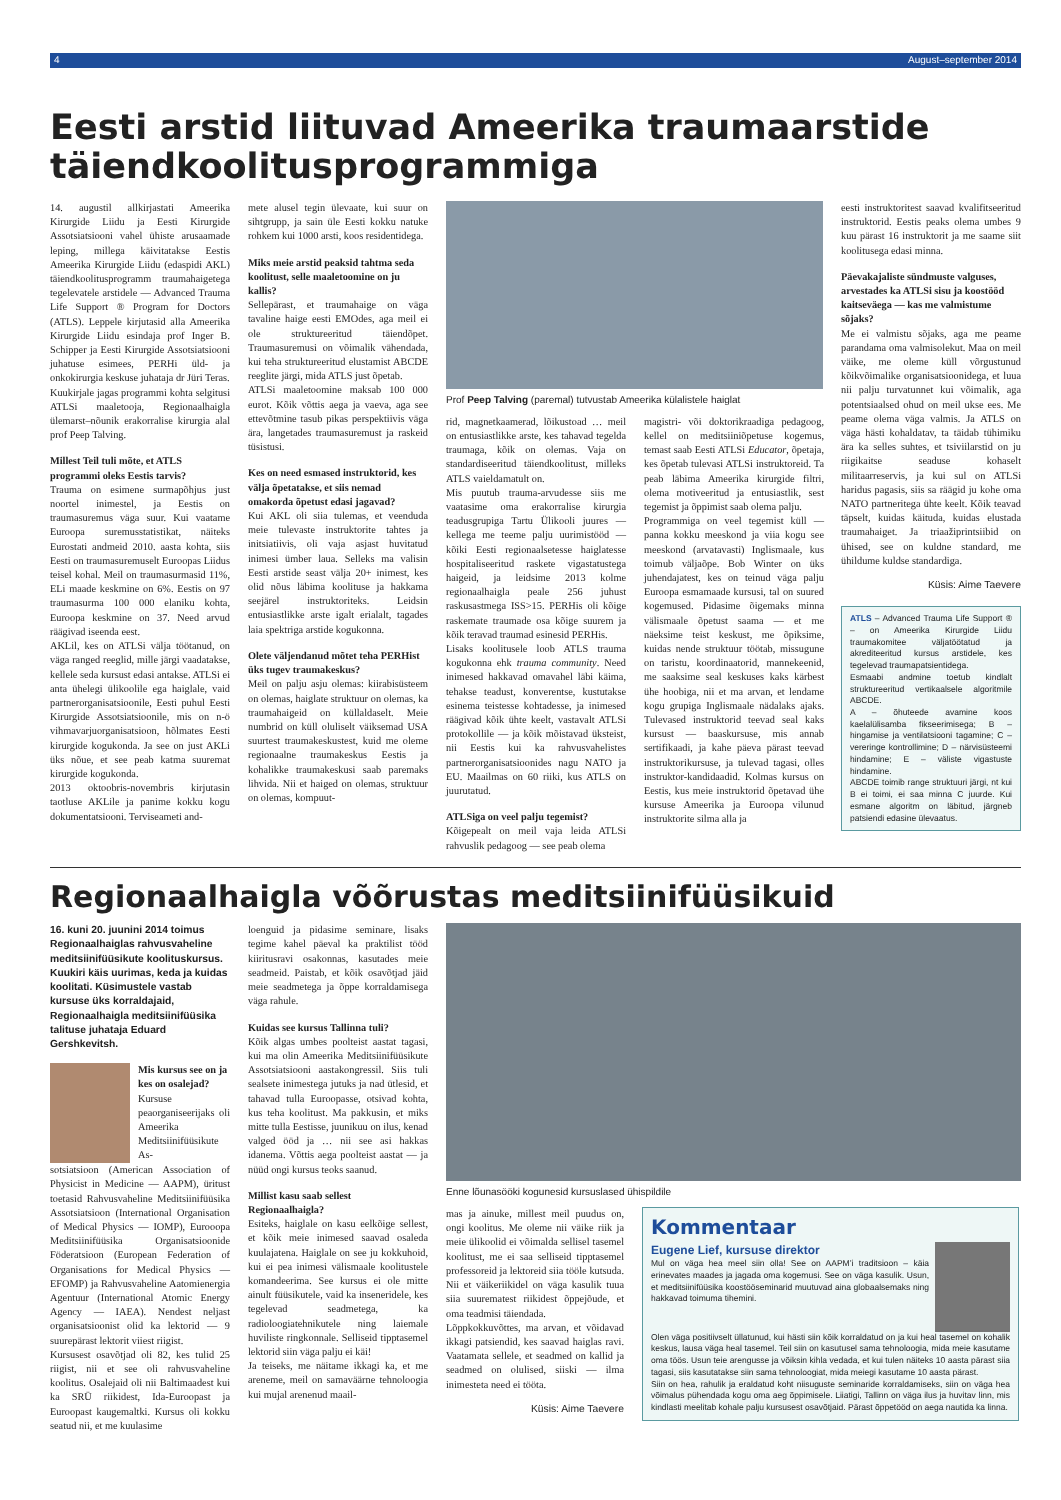4 August–september 2014
Eesti arstid liituvad Ameerika traumaarstide täiendkoolitusprogrammiga
14. augustil allkirjastati Ameerika Kirurgide Liidu ja Eesti Kirurgide Assotsiatsiooni vahel ühiste arusaamade leping, millega käivitatakse Eestis Ameerika Kirurgide Liidu (edaspidi AKL) täiendkoolitusprogramm traumahaigetega tegelevatele arstidele — Advanced Trauma Life Support ® Program for Doctors (ATLS). Leppele kirjutasid alla Ameerika Kirurgide Liidu esindaja prof Inger B. Schipper ja Eesti Kirurgide Assotsiatsiooni juhatuse esimees, PERHi üld- ja onkokirurgia keskuse juhataja dr Jüri Teras.
Kuukirjale jagas programmi kohta selgitusi ATLSi maaletooja, Regionaalhaigla ülemarst–nõunik erakorralise kirurgia alal prof Peep Talving.
Millest Teil tuli mõte, et ATLS programmi oleks Eestis tarvis?
Trauma on esimene surmapõhjus just noortel inimestel, ja Eestis on traumasuremus väga suur. Kui vaatame Euroopa suremusstatistikat, näiteks Eurostati andmeid 2010. aasta kohta, siis Eesti on traumasuremuselt Euroopas Liidus teisel kohal. Meil on traumasurmasid 11%, ELi maade keskmine on 6%. Eestis on 97 traumasurma 100 000 elaniku kohta, Euroopa keskmine on 37. Need arvud räägivad iseenda eest.
AKLil, kes on ATLSi välja töötanud, on väga ranged reeglid, mille järgi vaadatakse, kellele seda kursust edasi antakse. ATLSi ei anta ühelegi ülikoolile ega haiglale, vaid partnerorganisatsioonile, Eesti puhul Eesti Kirurgide Assotsiatsioonile, mis on n-ö vihmavarjuorganisatsioon, hõlmates Eesti kirurgide kogukonda. Ja see on just AKLi üks nõue, et see peab katma suuremat kirurgide kogukonda.
2013 oktoobris-novembris kirjutasin taotluse AKLile ja panime kokku kogu dokumentatsiooni. Terviseameti and-
mete alusel tegin ülevaate, kui suur on sihtgrupp, ja sain üle Eesti kokku natuke rohkem kui 1000 arsti, koos residentidega.
Miks meie arstid peaksid tahtma seda koolitust, selle maaletoomine on ju kallis?
Sellepärast, et traumahaige on väga tavaline haige eesti EMOdes, aga meil ei ole struktureeritud täiendõpet. Traumasuremusi on võimalik vähendada, kui teha struktureeritud elustamist ABCDE reeglite järgi, mida ATLS just õpetab.
ATLSi maaletoomine maksab 100 000 eurot. Kõik võttis aega ja vaeva, aga see ettevõtmine tasub pikas perspektiivis väga ära, langetades traumasuremust ja raskeid tüsistusi.
Kes on need esmased instruktorid, kes välja õpetatakse, et siis nemad omakorda õpetust edasi jagavad?
Kui AKL oli siia tulemas, et veenduda meie tulevaste instruktorite tahtes ja initsiatiivis, oli vaja asjast huvitatud inimesi ümber laua. Selleks ma valisin Eesti arstide seast välja 20+ inimest, kes olid nõus läbima koolituse ja hakkama seejärel instruktoriteks. Leidsin entusiastlikke arste igalt erialalt, tagades laia spektriga arstide kogukonna.
Olete väljendanud mõtet teha PERHist üks tugev traumakeskus?
Meil on palju asju olemas: kiirabisüsteem on olemas, haiglate struktuur on olemas, ka traumahaigeid on küllaldaselt. Meie numbrid on küll oluliselt väiksemad USA suurtest traumakeskustest, kuid me oleme regionaalne traumakeskus Eestis ja kohalikke traumakeskusi saab paremaks lihvida. Nii et haiged on olemas, struktuur on olemas, kompuut-
Prof Peep Talving (paremal) tutvustab Ameerika külalistele haiglat
rid, magnetkaamerad, lõikustoad … meil on entusiastlikke arste, kes tahavad tegelda traumaga, kõik on olemas. Vaja on standardiseeritud täiendkoolitust, milleks ATLS vaieldamatult on.
Mis puutub trauma-arvudesse siis me vaatasime oma erakorralise kirurgia teadusgrupiga Tartu Ülikooli juures — kellega me teeme palju uurimistööd — kõiki Eesti regionaalsetesse haiglatesse hospitaliseeritud raskete vigastatustega haigeid, ja leidsime 2013 kolme regionaalhaigla peale 256 juhust raskusastmega ISS>15. PERHis oli kõige raskemate traumade osa kõige suurem ja kõik teravad traumad esinesid PERHis.
Lisaks koolitusele loob ATLS trauma kogukonna ehk trauma community. Need inimesed hakkavad omavahel läbi käima, tehakse teadust, konverentse, kustutakse esinema teistesse kohtadesse, ja inimesed räägivad kõik ühte keelt, vastavalt ATLSi protokollile — ja kõik mõistavad üksteist, nii Eestis kui ka rahvusvahelistes partnerorganisatsioonides nagu NATO ja EU. Maailmas on 60 riiki, kus ATLS on juurutatud.
ATLSiga on veel palju tegemist?
Kõigepealt on meil vaja leida ATLSi rahvuslik pedagoog — see peab olema
magistri- või doktorikraadiga pedagoog, kellel on meditsiiniõpetuse kogemus, temast saab Eesti ATLSi Educator, õpetaja, kes õpetab tulevasi ATLSi instruktoreid. Ta peab läbima Ameerika kirurgide filtri, olema motiveeritud ja entusiastlik, sest tegemist ja õppimist saab olema palju.
Programmiga on veel tegemist küll — panna kokku meeskond ja viia kogu see meeskond (arvatavasti) Inglismaale, kus toimub väljaõpe. Bob Winter on üks juhendajatest, kes on teinud väga palju Euroopa esmamaade kursusi, tal on suured kogemused. Pidasime õigemaks minna välismaale õpetust saama — et me näeksime teist keskust, me õpiksime, kuidas nende struktuur töötab, missugune on taristu, koordinaatorid, mannekeenid, me saaksime seal keskuses kaks kärbest ühe hoobiga, nii et ma arvan, et lendame kogu grupiga Inglismaale nädalaks ajaks. Tulevased instruktorid teevad seal kaks kursust — baaskursuse, mis annab sertifikaadi, ja kahe päeva pärast teevad instruktorikursuse, ja tulevad tagasi, olles instruktor-kandidaadid. Kolmas kursus on Eestis, kus meie instruktorid õpetavad ühe kursuse Ameerika ja Euroopa vilunud instruktorite silma alla ja
eesti instruktoritest saavad kvalifitseeritud instruktorid. Eestis peaks olema umbes 9 kuu pärast 16 instruktorit ja me saame siit koolitusega edasi minna.
Päevakajaliste sündmuste valguses, arvestades ka ATLSi sisu ja koostööd kaitseväega — kas me valmistume sõjaks?
Me ei valmistu sõjaks, aga me peame parandama oma valmisolekut. Maa on meil väike, me oleme küll võrgustunud kõikvõimalike organisatsioonidega, et luua nii palju turvatunnet kui võimalik, aga potentsiaalsed ohud on meil ukse ees. Me peame olema väga valmis. Ja ATLS on väga hästi kohaldatav, ta täidab tühimiku ära ka selles suhtes, et tsiviilarstid on ju riigikaitse seaduse kohaselt militaarreservis, ja kui sul on ATLSi haridus pagasis, siis sa räägid ju kohe oma NATO partneritega ühte keelt. Kõik teavad täpselt, kuidas käituda, kuidas elustada traumahaiget. Ja triaažiprintsiibid on ühised, see on kuldne standard, me ühildume kuldse standardiga.
Küsis: Aime Taevere
ATLS – Advanced Trauma Life Support ® – on Ameerika Kirurgide Liidu traumakomitee väljatöötatud ja akrediteeritud kursus arstidele, kes tegelevad traumapatsientidega.
Esmaabi andmine toetub kindlalt struktureeritud vertikaalsele algoritmile ABCDE.
A – õhuteede avamine koos kaelalülisamba fikseerimisega; B – hingamise ja ventilatsiooni tagamine; C – vereringe kontrollimine; D – närvisüsteemi hindamine; E – väliste vigastuste hindamine.
ABCDE toimib range struktuuri järgi, nt kui B ei toimi, ei saa minna C juurde. Kui esmane algoritm on läbitud, järgneb patsiendi edasine ülevaatus.
Regionaalhaigla võõrustas meditsiinifüüsikuid
16. kuni 20. juunini 2014 toimus Regionaalhaiglas rahvusvaheline meditsiinifüüsikute koolituskursus. Kuukiri käis uurimas, keda ja kuidas koolitati. Küsimustele vastab kursuse üks korraldajaid, Regionaalhaigla meditsiinifüüsika talituse juhataja Eduard Gershkevitsh.
Mis kursus see on ja kes on osalejad?
Kursuse peaorganiseerijaks oli Ameerika Meditsiinifüüsikute As-
sotsiatsioon (American Association of Physicist in Medicine — AAPM), üritust toetasid Rahvusvaheline Meditsiinifüüsika Assotsiatsioon (International Organisation of Medical Physics — IOMP), Eurooopa Meditsiinifüüsika Organisatsioonide Föderatsioon (European Federation of Organisations for Medical Physics — EFOMP) ja Rahvusvaheline Aatomienergia Agentuur (International Atomic Energy Agency — IAEA). Nendest neljast organisatsioonist olid ka lektorid — 9 suurepärast lektorit viiest riigist.
Kursusest osavõtjad oli 82, kes tulid 25 riigist, nii et see oli rahvusvaheline koolitus. Osalejaid oli nii Baltimaadest kui ka SRÜ riikidest, Ida-Euroopast ja Euroopast kaugemaltki. Kursus oli kokku seatud nii, et me kuulasime
loenguid ja pidasime seminare, lisaks tegime kahel päeval ka praktilist tööd kiiritusravi osakonnas, kasutades meie seadmeid. Paistab, et kõik osavõtjad jäid meie seadmetega ja õppe korraldamisega väga rahule.
Kuidas see kursus Tallinna tuli?
Kõik algas umbes poolteist aastat tagasi, kui ma olin Ameerika Meditsiinifüüsikute Assotsiatsiooni aastakongressil. Siis tuli sealsete inimestega jutuks ja nad ütlesid, et tahavad tulla Euroopasse, otsivad kohta, kus teha koolitust. Ma pakkusin, et miks mitte tulla Eestisse, juunikuu on ilus, kenad valged ööd ja … nii see asi hakkas idanema. Võttis aega poolteist aastat — ja nüüd ongi kursus teoks saanud.
Millist kasu saab sellest Regionaalhaigla?
Esiteks, haiglale on kasu eelkõige sellest, et kõik meie inimesed saavad osaleda kuulajatena. Haiglale on see ju kokkuhoid, kui ei pea inimesi välismaale koolitustele komandeerima. See kursus ei ole mitte ainult füüsikutele, vaid ka inseneridele, kes tegelevad seadmetega, ka radioloogiatehnikutele ning laiemale huviliste ringkonnale. Selliseid tipptasemel lektorid siin väga palju ei käi!
Ja teiseks, me näitame ikkagi ka, et me areneme, meil on samaväärne tehnoloogia kui mujal arenenud maail-
Enne lõunasööki kogunesid kursuslased ühispildile
mas ja ainuke, millest meil puudus on, ongi koolitus. Me oleme nii väike riik ja meie ülikoolid ei võimalda sellisel tasemel koolitust, me ei saa selliseid tipptasemel professoreid ja lektoreid siia tööle kutsuda. Nii et väikeriikidel on väga kasulik tuua siia suurematest riikidest õppejõude, et oma teadmisi täiendada.
Lõppkokkuvõttes, ma arvan, et võidavad ikkagi patsiendid, kes saavad haiglas ravi. Vaatamata sellele, et seadmed on kallid ja seadmed on olulised, siiski — ilma inimesteta need ei tööta.
Küsis: Aime Taevere
Kommentaar
Eugene Lief, kursuse direktor
Mul on väga hea meel siin olla! See on AAPM’i traditsioon – käia erinevates maades ja jagada oma kogemusi. See on väga kasulik. Usun, et meditsiinifüüsika koostööseminarid muutuvad aina globaalsemaks ning hakkavad toimuma tihemini.
Olen väga positiivselt üllatunud, kui hästi siin kõik korraldatud on ja kui heal tasemel on kohalik keskus, lausa väga heal tasemel. Teil siin on kasutusel sama tehnoloogia, mida meie kasutame oma töös. Usun teie arengusse ja võiksin kihla vedada, et kui tulen näiteks 10 aasta pärast siia tagasi, siis kasutatakse siin sama tehnoloogiat, mida meiegi kasutame 10 aasta pärast.
Siin on hea, rahulik ja eraldatud koht niisuguste seminaride korraldamiseks, siin on väga hea võimalus pühendada kogu oma aeg õppimisele. Liiatigi, Tallinn on väga ilus ja huvitav linn, mis kindlasti meelitab kohale palju kursusest osavõtjaid. Pärast õppetööd on aega nautida ka linna.